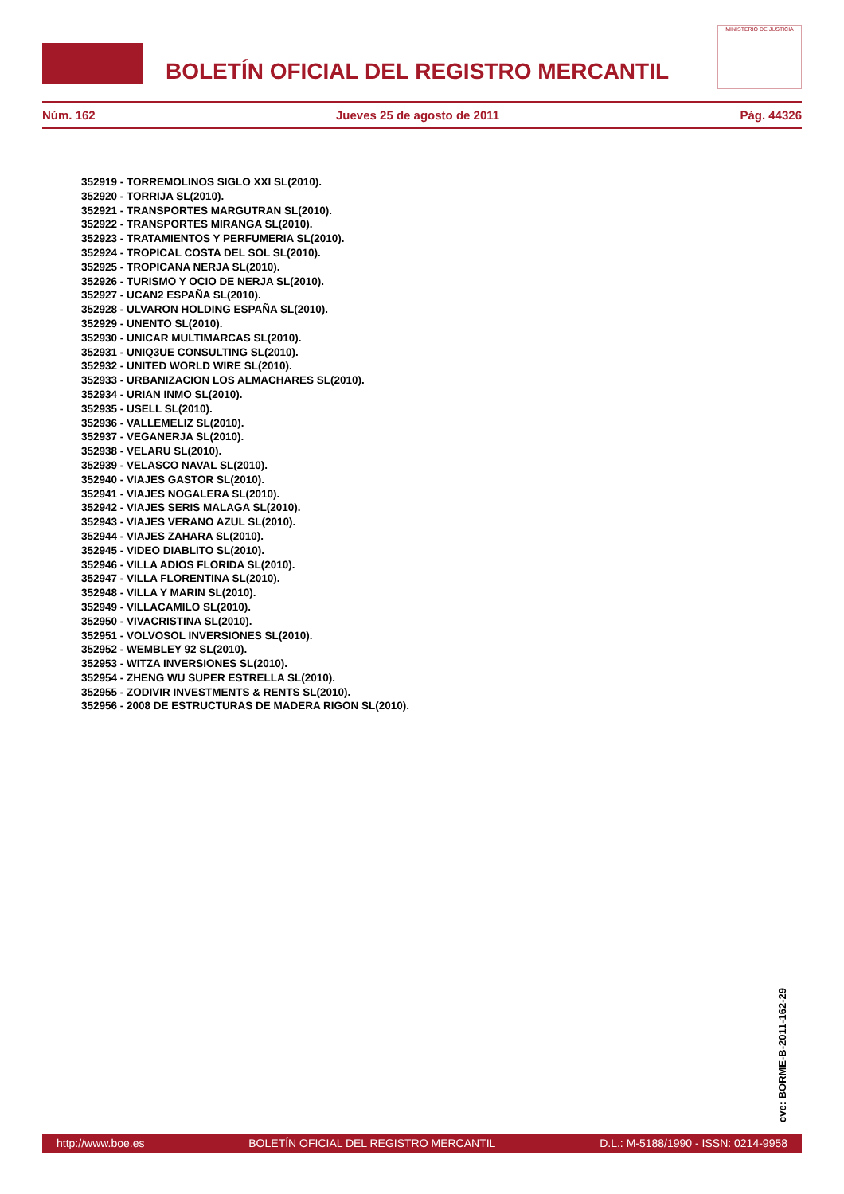BOLETÍN OFICIAL DEL REGISTRO MERCANTIL
MINISTERIO DE JUSTICIA
Núm. 162 Jueves 25 de agosto de 2011 Pág. 44326
352919 - TORREMOLINOS SIGLO XXI SL(2010).
352920 - TORRIJA SL(2010).
352921 - TRANSPORTES MARGUTRAN SL(2010).
352922 - TRANSPORTES MIRANGA SL(2010).
352923 - TRATAMIENTOS Y PERFUMERIA SL(2010).
352924 - TROPICAL COSTA DEL SOL SL(2010).
352925 - TROPICANA NERJA SL(2010).
352926 - TURISMO Y OCIO DE NERJA SL(2010).
352927 - UCAN2 ESPAÑA SL(2010).
352928 - ULVARON HOLDING ESPAÑA SL(2010).
352929 - UNENTO SL(2010).
352930 - UNICAR MULTIMARCAS SL(2010).
352931 - UNIQ3UE CONSULTING SL(2010).
352932 - UNITED WORLD WIRE SL(2010).
352933 - URBANIZACION LOS ALMACHARES SL(2010).
352934 - URIAN INMO SL(2010).
352935 - USELL SL(2010).
352936 - VALLEMELIZ SL(2010).
352937 - VEGANERJA SL(2010).
352938 - VELARU SL(2010).
352939 - VELASCO NAVAL SL(2010).
352940 - VIAJES GASTOR SL(2010).
352941 - VIAJES NOGALERA SL(2010).
352942 - VIAJES SERIS MALAGA SL(2010).
352943 - VIAJES VERANO AZUL SL(2010).
352944 - VIAJES ZAHARA SL(2010).
352945 - VIDEO DIABLITO SL(2010).
352946 - VILLA ADIOS FLORIDA SL(2010).
352947 - VILLA FLORENTINA SL(2010).
352948 - VILLA Y MARIN SL(2010).
352949 - VILLACAMILO SL(2010).
352950 - VIVACRISTINA SL(2010).
352951 - VOLVOSOL INVERSIONES SL(2010).
352952 - WEMBLEY 92 SL(2010).
352953 - WITZA INVERSIONES SL(2010).
352954 - ZHENG WU SUPER ESTRELLA SL(2010).
352955 - ZODIVIR INVESTMENTS & RENTS SL(2010).
352956 - 2008 DE ESTRUCTURAS DE MADERA RIGON SL(2010).
cve: BORME-B-2011-162-29
http://www.boe.es BOLETÍN OFICIAL DEL REGISTRO MERCANTIL D.L.: M-5188/1990 - ISSN: 0214-9958